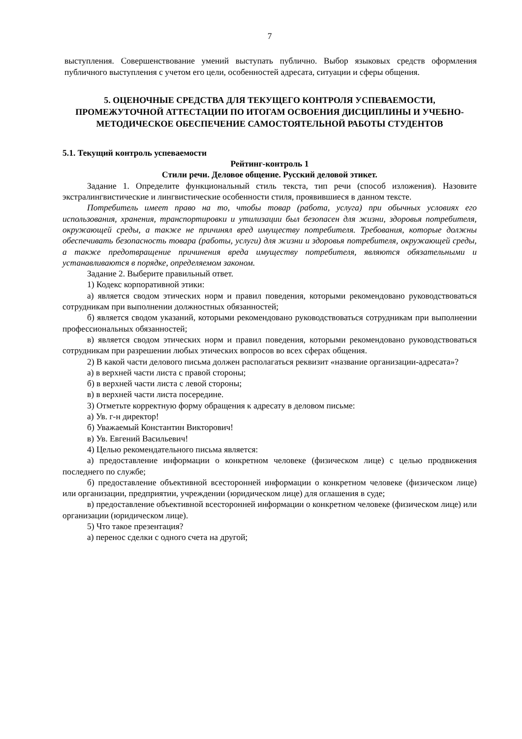7
выступления. Совершенствование умений выступать публично. Выбор языковых средств оформления публичного выступления с учетом его цели, особенностей адресата, ситуации и сферы общения.
5. ОЦЕНОЧНЫЕ СРЕДСТВА ДЛЯ ТЕКУЩЕГО КОНТРОЛЯ УСПЕВАЕМОСТИ, ПРОМЕЖУТОЧНОЙ АТТЕСТАЦИИ ПО ИТОГАМ ОСВОЕНИЯ ДИСЦИПЛИНЫ И УЧЕБНО-МЕТОДИЧЕСКОЕ ОБЕСПЕЧЕНИЕ САМОСТОЯТЕЛЬНОЙ РАБОТЫ СТУДЕНТОВ
5.1. Текущий контроль успеваемости
Рейтинг-контроль 1
Стили речи. Деловое общение. Русский деловой этикет.
Задание 1. Определите функциональный стиль текста, тип речи (способ изложения). Назовите экстралингвистические и лингвистические особенности стиля, проявившиеся в данном тексте.
Потребитель имеет право на то, чтобы товар (работа, услуга) при обычных условиях его использования, хранения, транспортировки и утилизации был безопасен для жизни, здоровья потребителя, окружающей среды, а также не причинял вред имуществу потребителя. Требования, которые должны обеспечивать безопасность товара (работы, услуги) для жизни и здоровья потребителя, окружающей среды, а также предотвращение причинения вреда имуществу потребителя, являются обязательными и устанавливаются в порядке, определяемом законом.
Задание 2. Выберите правильный ответ.
1) Кодекс корпоративной этики:
а) является сводом этических норм и правил поведения, которыми рекомендовано руководствоваться сотрудникам при выполнении должностных обязанностей;
б) является сводом указаний, которыми рекомендовано руководствоваться сотрудникам при выполнении профессиональных обязанностей;
в) является сводом этических норм и правил поведения, которыми рекомендовано руководствоваться сотрудникам при разрешении любых этических вопросов во всех сферах общения.
2) В какой части делового письма должен располагаться реквизит «название организации-адресата»?
а) в верхней части листа с правой стороны;
б) в верхней части листа с левой стороны;
в) в верхней части листа посередине.
3) Отметьте корректную форму обращения к адресату в деловом письме:
а) Ув. г-н директор!
б) Уважаемый Константин Викторович!
в) Ув. Евгений Васильевич!
4) Целью рекомендательного письма является:
а) предоставление информации о конкретном человеке (физическом лице) с целью продвижения последнего по службе;
б) предоставление объективной всесторонней информации о конкретном человеке (физическом лице) или организации, предприятии, учреждении (юридическом лице) для оглашения в суде;
в) предоставление объективной всесторонней информации о конкретном человеке (физическом лице) или организации (юридическом лице).
5) Что такое презентация?
а) перенос сделки с одного счета на другой;